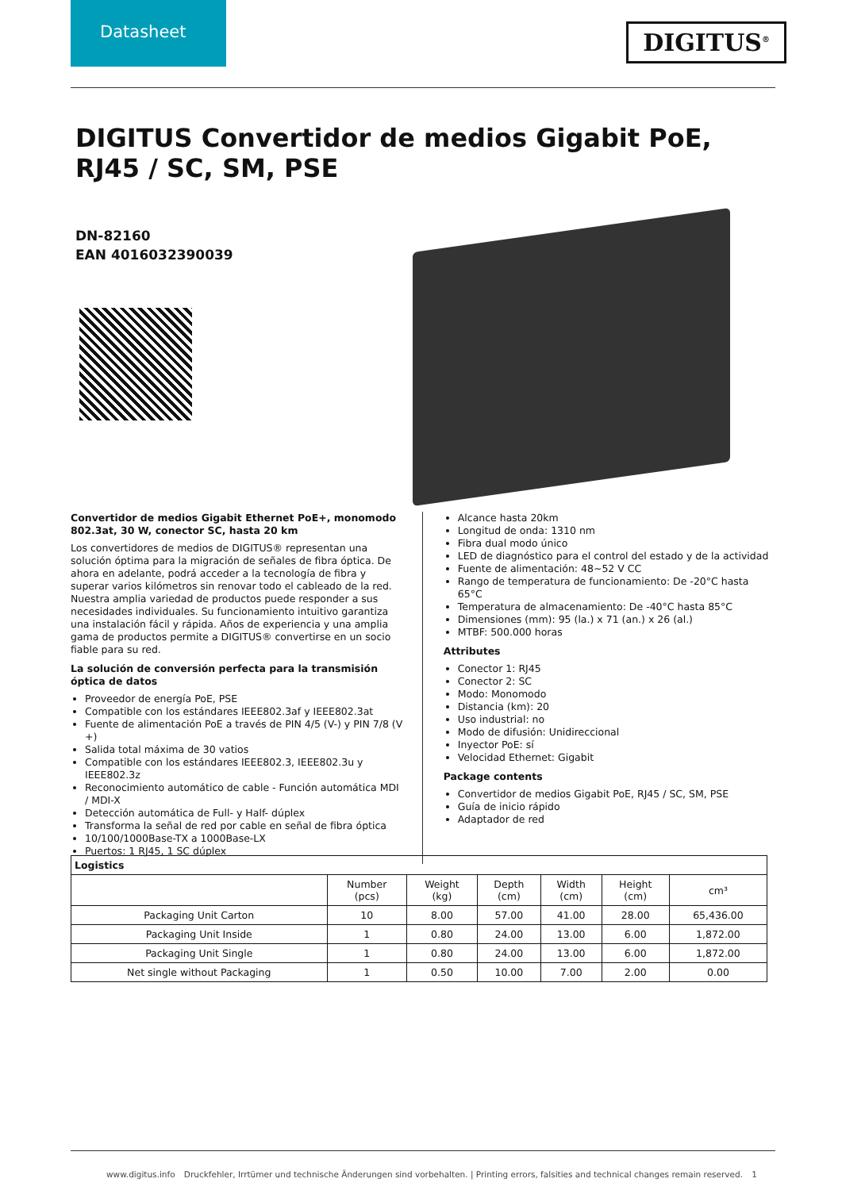Datasheet
DIGITUS<sup>®</sup>
DIGITUS Convertidor de medios Gigabit PoE, RJ45 / SC, SM, PSE
DN-82160
EAN 4016032390039
Convertidor de medios Gigabit Ethernet PoE+, monomodo 802.3at, 30 W, conector SC, hasta 20 km
Los convertidores de medios de DIGITUS® representan una solución óptima para la migración de señales de fibra óptica. De ahora en adelante, podrá acceder a la tecnología de fibra y superar varios kilómetros sin renovar todo el cableado de la red. Nuestra amplia variedad de productos puede responder a sus necesidades individuales. Su funcionamiento intuitivo garantiza una instalación fácil y rápida. Años de experiencia y una amplia gama de productos permite a DIGITUS® convertirse en un socio fiable para su red.
La solución de conversión perfecta para la transmisión óptica de datos
Proveedor de energía PoE, PSE
Compatible con los estándares IEEE802.3af y IEEE802.3at
Fuente de alimentación PoE a través de PIN 4/5 (V-) y PIN 7/8 (V +)
Salida total máxima de 30 vatios
Compatible con los estándares IEEE802.3, IEEE802.3u y IEEE802.3z
Reconocimiento automático de cable - Función automática MDI / MDI-X
Detección automática de Full- y Half- dúplex
Transforma la señal de red por cable en señal de fibra óptica
10/100/1000Base-TX a 1000Base-LX
Puertos: 1 RJ45, 1 SC dúplex
Alcance hasta 20km
Longitud de onda: 1310 nm
Fibra dual modo único
LED de diagnóstico para el control del estado y de la actividad
Fuente de alimentación: 48~52 V CC
Rango de temperatura de funcionamiento: De -20°C hasta 65°C
Temperatura de almacenamiento: De -40°C hasta 85°C
Dimensiones (mm): 95 (la.) x 71 (an.) x 26 (al.)
MTBF: 500.000 horas
Attributes
Conector 1: RJ45
Conector 2: SC
Modo: Monomodo
Distancia (km): 20
Uso industrial: no
Modo de difusión: Unidireccional
Inyector PoE: sí
Velocidad Ethernet: Gigabit
Package contents
Convertidor de medios Gigabit PoE, RJ45 / SC, SM, PSE
Guía de inicio rápido
Adaptador de red
| Logistics | | | | | | |
| --- | --- | --- | --- | --- | --- | --- |
| | Number (pcs) | Weight (kg) | Depth (cm) | Width (cm) | Height (cm) | cm³ |
| Packaging Unit Carton | 10 | 8.00 | 57.00 | 41.00 | 28.00 | 65,436.00 |
| Packaging Unit Inside | 1 | 0.80 | 24.00 | 13.00 | 6.00 | 1,872.00 |
| Packaging Unit Single | 1 | 0.80 | 24.00 | 13.00 | 6.00 | 1,872.00 |
| Net single without Packaging | 1 | 0.50 | 10.00 | 7.00 | 2.00 | 0.00 |
www.digitus.info Druckfehler, Irrtümer und technische Änderungen sind vorbehalten. | Printing errors, falsities and technical changes remain reserved. 1